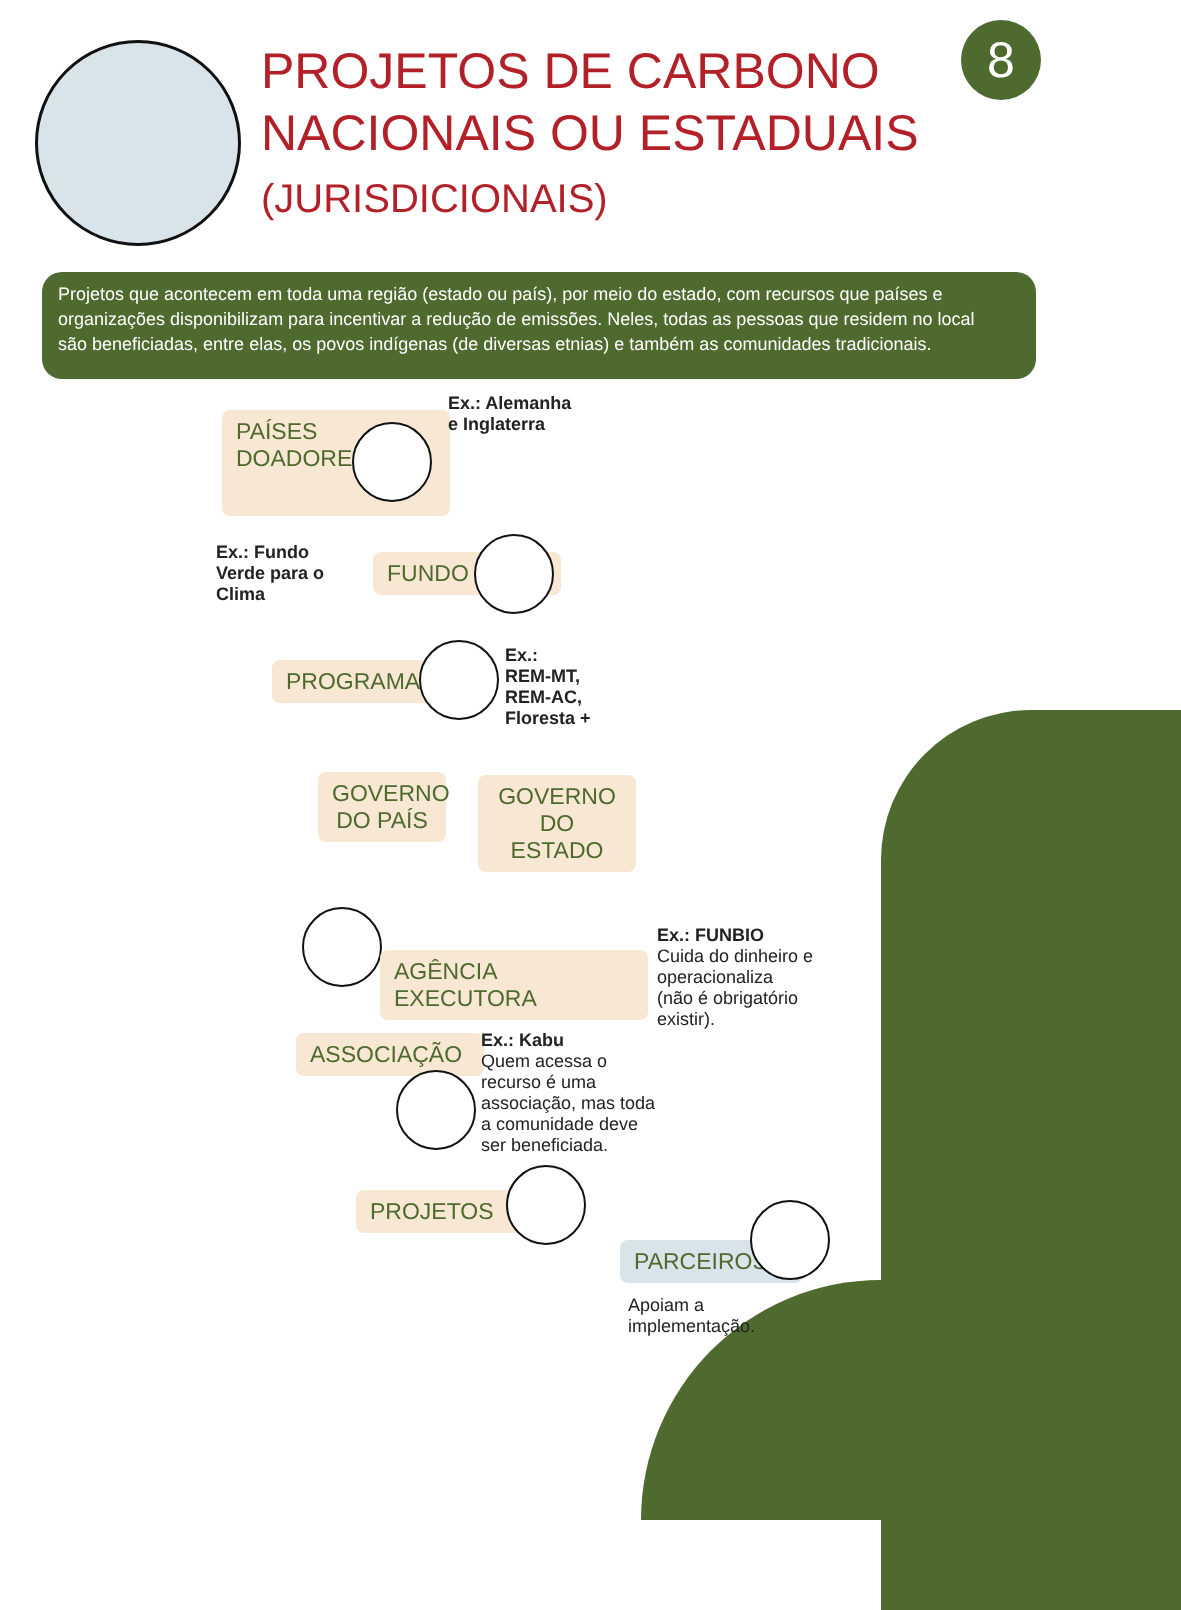PROJETOS DE CARBONO
NACIONAIS OU ESTADUAIS
(JURISDICIONAIS)
8
Projetos que acontecem em toda uma região (estado ou país), por meio do estado, com recursos que países e organizações disponibilizam para incentivar a redução de emissões. Neles, todas as pessoas que residem no local são beneficiadas, entre elas, os povos indígenas (de diversas etnias) e também as comunidades tradicionais.
PAÍSES
DOADORES
Ex.: Alemanha
e Inglaterra
Ex.: Fundo
Verde para o
Clima
FUNDO
PROGRAMAS
Ex.:
REM-MT,
REM-AC,
Floresta +
GOVERNO
DO PAÍS
GOVERNO DO
ESTADO
AGÊNCIA EXECUTORA
Ex.: FUNBIO
Cuida do dinheiro e
operacionaliza
(não é obrigatório
existir).
ASSOCIAÇÃO
Ex.: Kabu
Quem acessa o
recurso é uma
associação, mas toda
a comunidade deve
ser beneficiada.
PROJETOS
PARCEIROS
Apoiam a
implementação.